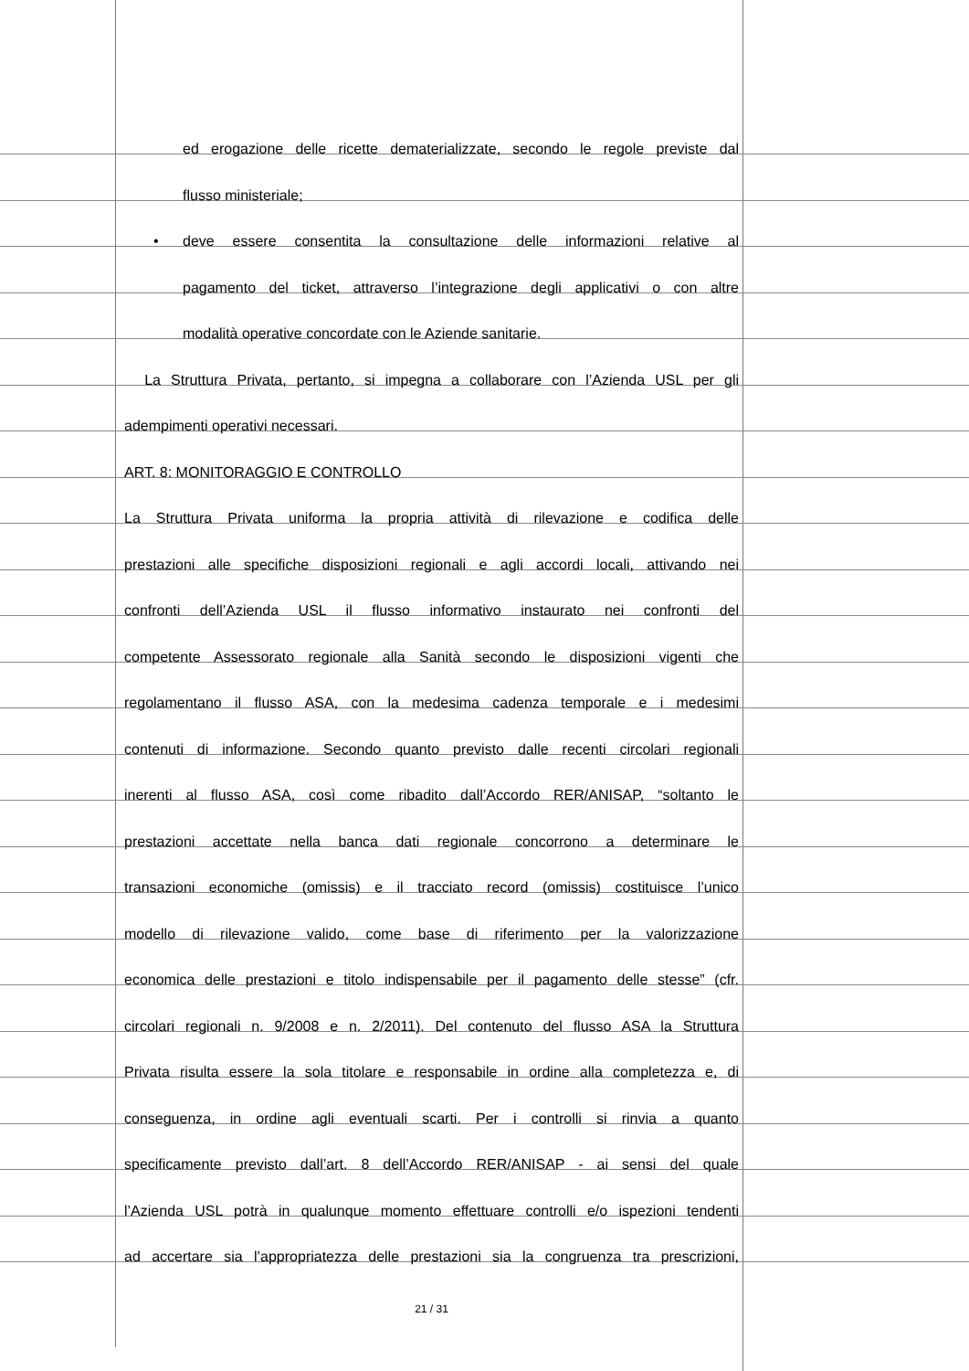ed erogazione delle ricette dematerializzate, secondo le regole previste dal
flusso ministeriale;
• deve essere consentita la consultazione delle informazioni relative al
pagamento del ticket, attraverso l’integrazione degli applicativi o con altre
modalità operative concordate con le Aziende sanitarie.
La Struttura Privata, pertanto, si impegna a collaborare con l’Azienda USL per gli
adempimenti operativi necessari.
ART. 8: MONITORAGGIO E CONTROLLO
La Struttura Privata uniforma la propria attività di rilevazione e codifica delle
prestazioni alle specifiche disposizioni regionali e agli accordi locali, attivando nei
confronti dell’Azienda USL il flusso informativo instaurato nei confronti del
competente Assessorato regionale alla Sanità secondo le disposizioni vigenti che
regolamentano il flusso ASA, con la medesima cadenza temporale e i medesimi
contenuti di informazione. Secondo quanto previsto dalle recenti circolari regionali
inerenti al flusso ASA, così come ribadito dall’Accordo RER/ANISAP, “soltanto le
prestazioni accettate nella banca dati regionale concorrono a determinare le
transazioni economiche (omissis) e il tracciato record (omissis) costituisce l’unico
modello di rilevazione valido, come base di riferimento per la valorizzazione
economica delle prestazioni e titolo indispensabile per il pagamento delle stesse” (cfr.
circolari regionali n. 9/2008 e n. 2/2011). Del contenuto del flusso ASA la Struttura
Privata risulta essere la sola titolare e responsabile in ordine alla completezza e, di
conseguenza, in ordine agli eventuali scarti. Per i controlli si rinvia a quanto
specificamente previsto dall’art. 8 dell’Accordo RER/ANISAP - ai sensi del quale
l’Azienda USL potrà in qualunque momento effettuare controlli e/o ispezioni tendenti
ad accertare sia l’appropriatezza delle prestazioni sia la congruenza tra prescrizioni,
21 / 31